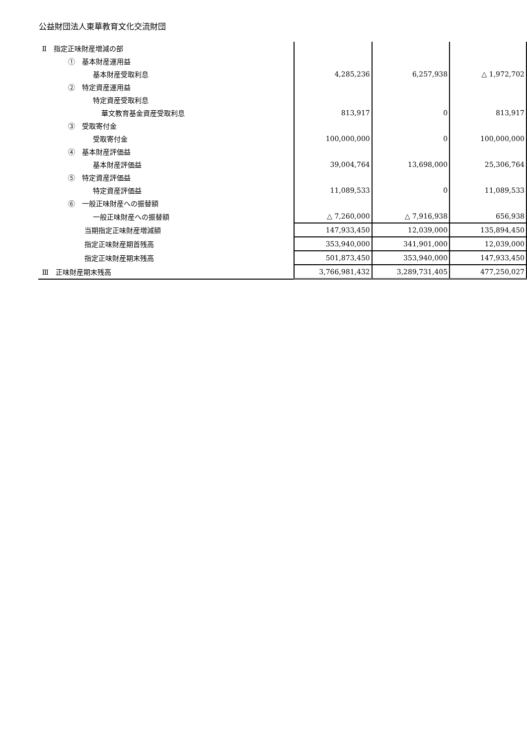公益財団法人東華教育文化交流財団
| Ⅱ 指定正味財産増減の部 | | | |
| ① 基本財産運用益 | | | |
| 基本財産受取利息 | 4,285,236 | 6,257,938 | △ 1,972,702 |
| ② 特定資産運用益 | | | |
| 特定資産受取利息 | | | |
| 華文教育基金資産受取利息 | 813,917 | 0 | 813,917 |
| ③ 受取寄付金 | | | |
| 受取寄付金 | 100,000,000 | 0 | 100,000,000 |
| ④ 基本財産評価益 | | | |
| 基本財産評価益 | 39,004,764 | 13,698,000 | 25,306,764 |
| ⑤ 特定資産評価益 | | | |
| 特定資産評価益 | 11,089,533 | 0 | 11,089,533 |
| ⑥ 一般正味財産への振替額 | | | |
| 一般正味財産への振替額 | △ 7,260,000 | △ 7,916,938 | 656,938 |
| 当期指定正味財産増減額 | 147,933,450 | 12,039,000 | 135,894,450 |
| 指定正味財産期首残高 | 353,940,000 | 341,901,000 | 12,039,000 |
| 指定正味財産期末残高 | 501,873,450 | 353,940,000 | 147,933,450 |
| Ⅲ 正味財産期末残高 | 3,766,981,432 | 3,289,731,405 | 477,250,027 |